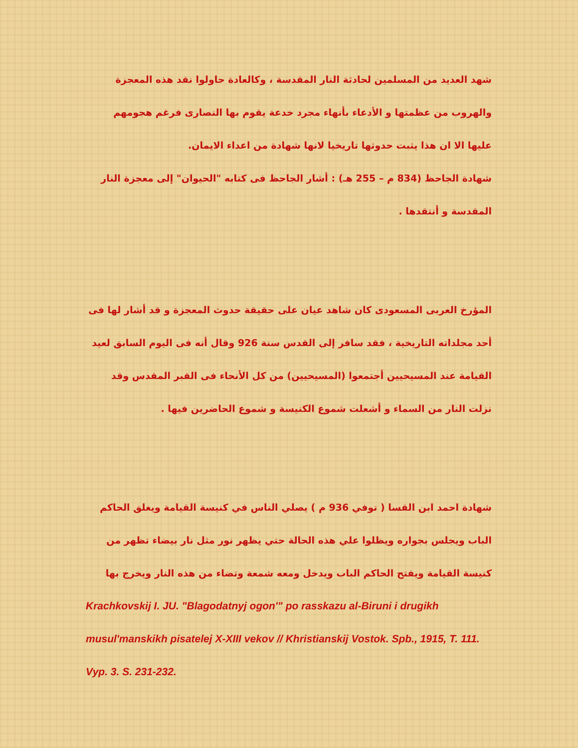شهد العديد من المسلمين لحادثة النار المقدسة ، وكالعادة حاولوا نقد هذه المعجزة والهروب من عظمتها و الأدعاء بأنهاء مجرد خدعة يقوم بها النصارى فرغم هجومهم عليها الا ان هذا يثبت حدوثها تاريخيا لانها شهادة من اعداء الايمان.
شهادة الجاحظ (834 م – 255 هـ) : أشار الجاحظ فى كتابه "الحيوان" إلى معجزة النار المقدسة و أنتقدها .
المؤرخ العربى المسعودى كان شاهد عيان على حقيقة حدوث المعجزة و قد أشار لها فى أحد مجلداته التاريخية ، فقد سافر إلى القدس سنة 926 وقال أنه فى اليوم السابق لعيد القيامة عند المسيحيين أجتمعوا (المسيحيين) من كل الأنحاء فى القبر المقدس وقد نزلت النار من السماء و أشعلت شموع الكنيسة و شموع الحاضرين فيها .
شهادة احمد ابن القسا ( توفي 936 م ) يصلي الناس في كنيسة القيامة ويغلق الحاكم الباب ويجلس بجواره ويظلوا علي هذه الحالة حتي يظهر نور مثل نار بيضاء تظهر من كنيسة القيامة ويفتح الحاكم الباب ويدخل ومعه شمعة وتضاء من هذه النار ويخرج بها
Krachkovskij I. JU. "Blagodatnyj ogon'" po rasskazu al-Biruni i drugikh musul'manskikh pisatelej X-XIII vekov // Khristianskij Vostok. Spb., 1915, T. 111. Vyp. 3. S. 231-232.